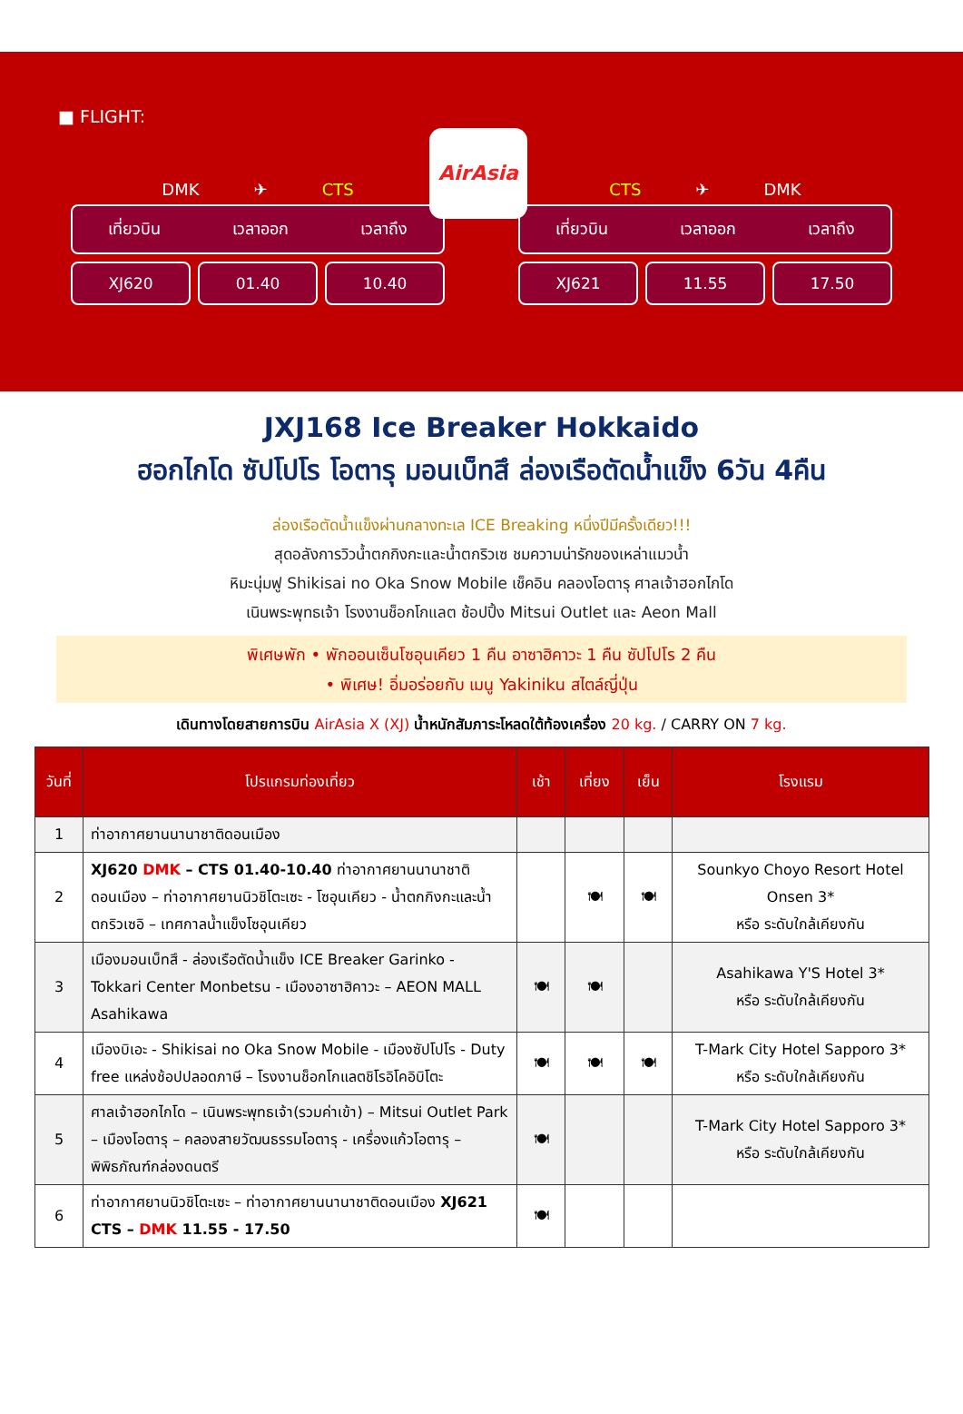■ FLIGHT:
AirAsia
DMK ✈ CTS
เที่ยวบิน เวลาออก เวลาถึง
XJ620 01.40 10.40
CTS ✈ DMK
เที่ยวบิน เวลาออก เวลาถึง
XJ621 11.55 17.50
JXJ168 Ice Breaker Hokkaido
ฮอกไกโด ซัปโปโร โอตารุ มอนเบ็ทสึ ล่องเรือตัดน้ำแข็ง 6วัน 4คืน
ล่องเรือตัดน้ำแข็งผ่านกลางทะเล ICE Breaking หนึ่งปีมีครั้งเดียว!!!
สุดอลังการวิวน้ำตกกิงกะและน้ำตกริวเซ ชมความน่ารักของเหล่าแมวน้ำ
หิมะนุ่มฟู Shikisai no Oka Snow Mobile เช็คอิน คลองโอตารุ ศาลเจ้าฮอกไกโด
เนินพระพุทธเจ้า โรงงานช็อกโกแลต ช้อปปิ้ง Mitsui Outlet และ Aeon Mall
พิเศษพัก • พักออนเซ็นโซอุนเคียว 1 คืน อาซาฮิคาวะ 1 คืน ซัปโปโร 2 คืน
• พิเศษ! อิ่มอร่อยกับ เมนู Yakiniku สไตล์ญี่ปุ่น
เดินทางโดยสายการบิน AirAsia X (XJ) น้ำหนักสัมภาระโหลดใต้ท้องเครื่อง 20 kg. / CARRY ON 7 kg.
| วันที่ | โปรแกรมท่องเที่ยว | เช้า | เที่ยง | เย็น | โรงแรม |
| --- | --- | --- | --- | --- | --- |
| 1 | ท่าอากาศยานนานาชาติดอนเมือง | | | | |
| 2 | XJ620 DMK – CTS 01.40-10.40 ท่าอากาศยานนานาชาติดอนเมือง – ท่าอากาศยานนิวชิโตะเซะ - โซอุนเคียว - น้ำตกกิงกะและน้ำตกริวเซอิ – เทศกาลน้ำแข็งโซอุนเคียว | | 🍽 | 🍽 | Sounkyo Choyo Resort Hotel Onsen 3* หรือ ระดับใกล้เคียงกัน |
| 3 | เมืองมอนเบ็ทสึ - ล่องเรือตัดน้ำแข็ง ICE Breaker Garinko - Tokkari Center Monbetsu - เมืองอาซาฮิคาวะ – AEON MALL Asahikawa | 🍽 | 🍽 | | Asahikawa Y'S Hotel 3* หรือ ระดับใกล้เคียงกัน |
| 4 | เมืองบิเอะ - Shikisai no Oka Snow Mobile - เมืองซัปโปโร - Duty free แหล่งช้อปปลอดภาษี – โรงงานช็อกโกแลตชิโรอิโคอิบิโตะ | 🍽 | 🍽 | 🍽 | T-Mark City Hotel Sapporo 3* หรือ ระดับใกล้เคียงกัน |
| 5 | ศาลเจ้าฮอกไกโด – เนินพระพุทธเจ้า(รวมค่าเข้า) – Mitsui Outlet Park – เมืองโอตารุ – คลองสายวัฒนธรรมโอตารุ - เครื่องแก้วโอตารุ – พิพิธภัณฑ์กล่องดนตรี | 🍽 | | | T-Mark City Hotel Sapporo 3* หรือ ระดับใกล้เคียงกัน |
| 6 | ท่าอากาศยานนิวชิโตะเซะ – ท่าอากาศยานนานาชาติดอนเมือง XJ621 CTS – DMK 11.55 - 17.50 | 🍽 | | | |